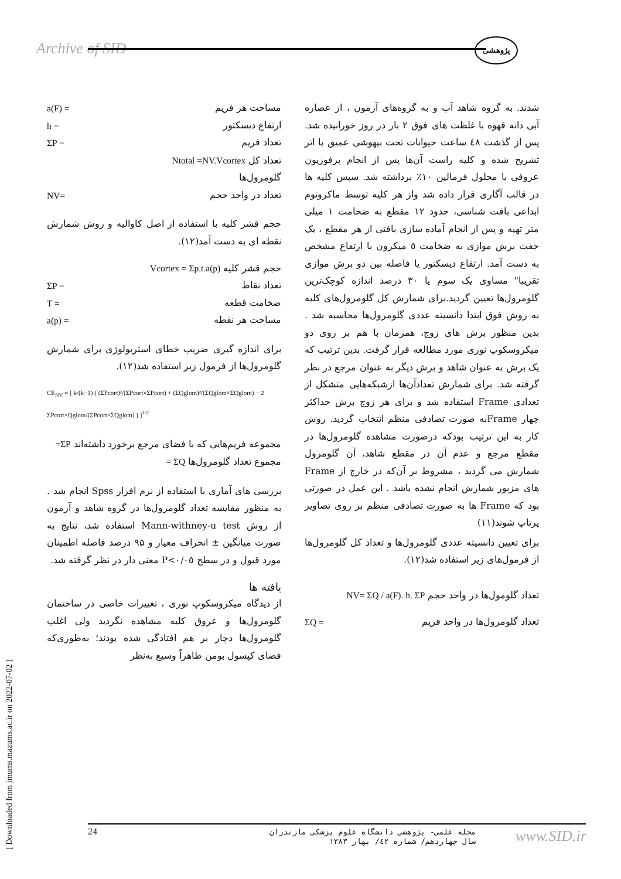Archive of SID پژوهشی
شدند. به گروه شاهد آب و به گروه‌های آزمون ، از عصاره آبی دانه قهوه با غلظت های فوق ۲ بار در روز خورانیده شد. پس از گذشت ٤٨ ساعت حیوانات تحت بیهوشی عمیق با اتر تشریح شده و کلیه راست آن‌ها پس از انجام پرفوزیون عروقی با محلول فرمالین ۱۰٪ برداشته شد. سپس کلیه ها در قالب آگاری قرار داده شد واز هر کلیه توسط ماکروتوم ابداعی بافت شناسی، حدود ۱۲ مقطع به ضخامت ۱ میلی متر تهیه و پس از انجام آماده سازی بافتی از هر مقطع ، یک جفت برش موازی به ضخامت ٥ میکرون با ارتفاع مشخص به دست آمد. ارتفاع دیسکتور یا فاصله بین دو برش موازی تقریبا" مساوی یک سوم یا ۳۰ درصد اندازه کوچک‌ترین گلومرول‌ها تعیین گردید.برای شمارش کل گلومرول‌های کلیه به روش فوق ابتدا دانسیته عددی گلومرول‌ها محاسبه شد . بدین منظور برش های زوج، همزمان با هم بر روی دو میکروسکوپ نوری مورد مطالعه قرار گرفت. بدین ترتیب که یک برش به عنوان شاهد و برش دیگر به عنوان مرجع در نظر گرفته شد. برای شمارش تعدادآن‌ها ازشبکه‌هایی متشکل از تعدادی Frame استفاده شد و برای هر زوج برش حداکثر چهار Frameبه صورت تصادفی منظم انتخاب گردید. روش کار به این ترتیب بودکه درصورت مشاهده گلومرول‌ها در مقطع مرجع و عدم آن در مقطع شاهد، آن گلومرول شمارش می گردید ، مشروط بر آن‌که در خارج از Frame های مزبور شمارش انجام نشده باشد . این عمل در صورتی بود که Frame ها به صورت تصادفی منظم بر روی تصاویر پرتاپ شوند(۱۱)
برای تعیین دانسیته عددی گلومرول‌ها و تعداد کل گلومرول‌ها از فرمول‌های زیر استفاده شد(۱۲).
تعداد گلومول‌ها در واحد حجم NV= ΣQ / a(F). h. ΣP
تعداد گلومرول‌ها در واحد فریم ΣQ =
مساحت هر فریم a(F) =
ارتفاع دیسکتور h =
تعداد فریم ΣP =
تعداد کل Ntotal =NV.Vcortex
گلومرول‌ها
تعداد در واحد حجم NV=
حجم قشر کلیه با استفاده از اصل کاوالیه و روش شمارش نقطه ای به دست آمد(۱۲).
حجم قشر کلیه Vcortex = Σp.t.a(p)
تعداد نقاط ΣP =
ضخامت قطعه T =
مساحت هر نقطه a(p) =
برای اندازه گیری ضریب خطای استریولوژی برای شمارش گلومرول‌ها از فرمول زیر استفاده شد(۱۲).
CE<sub>NV</sub> = [ k/(k−1) ( (ΣPcort)²/(ΣPcort×ΣPcort) + (ΣQglom)²/(ΣQglom×ΣQglom) − 2 ΣPcort×Qglom/(ΣPcort×ΣQglom) ) ]<sup>1/2</sup>
مجموعه فریم‌هایی که با فضای مرجع برخورد داشته‌اند ΣP=
مجموع تعداد گلومرول‌ها ΣQ =
بررسی های آماری با استفاده از نرم افزار Spss انجام شد . به منظور مقایسه تعداد گلومرول‌ها در گروه شاهد و آزمون از روش Mann-withney-u test استفاده شد، نتایج به صورت میانگین ± انحراف معیار و ۹۵ درصد فاصله اطمینان مورد قبول و در سطح P<۰/۰٥ معنی دار در نظر گرفته شد.
یافته ها
از دیدگاه میکروسکوپ نوری ، تغییرات خاصی در ساختمان گلومرول‌ها و عروق کلیه مشاهده نگردید ولی اغلب گلومرول‌ها دچار بر هم افتادگی شده بودند؛ به‌طوری‌که فضای کپسول بومن ظاهراً وسیع به‌نظر
24
مجله علمی- پژوهشی دانشگاه علوم پزشکی مازندران
سال چهاردهم/ شماره ٤٢/ بهار ۱۳۸۳
www.SID.ir
[ Downloaded from jmums.mazums.ac.ir on 2022-07-02 ]